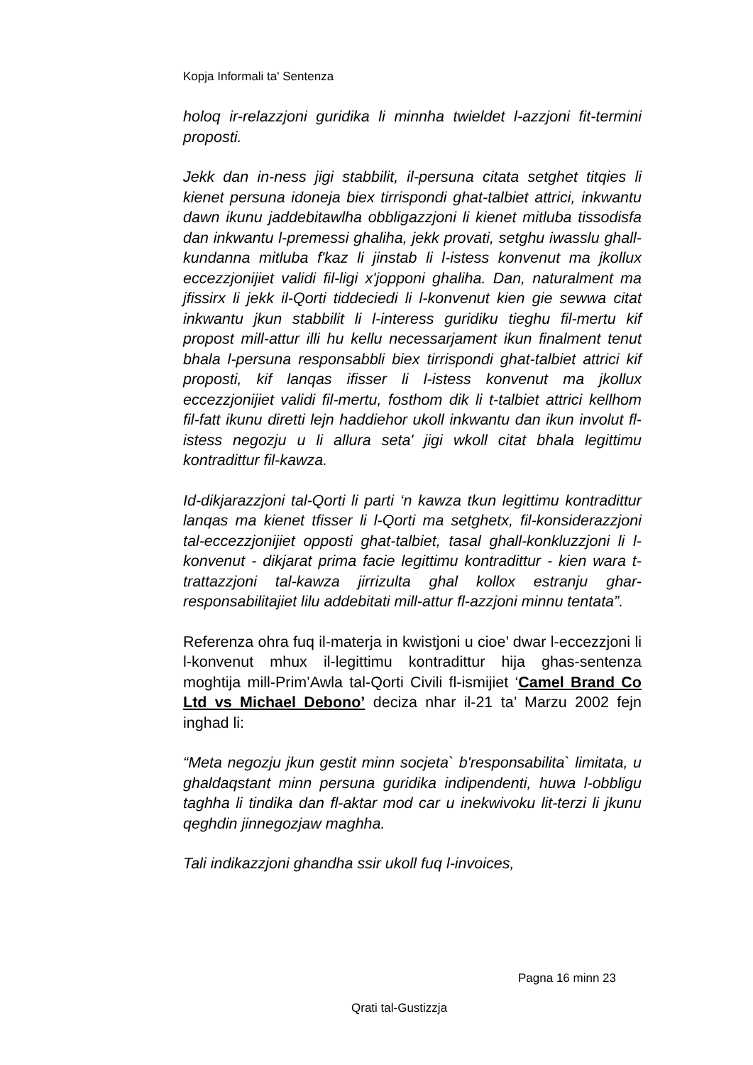Kopja Informali ta' Sentenza
holoq ir-relazzjoni guridika li minnha twieldet l-azzjoni fit-termini proposti.
Jekk dan in-ness jigi stabbilit, il-persuna citata setghet titqies li kienet persuna idoneja biex tirrispondi ghat-talbiet attrici, inkwantu dawn ikunu jaddebitawlha obbligazzjoni li kienet mitluba tissodisfa dan inkwantu l-premessi ghaliha, jekk provati, setghu iwasslu ghall-kundanna mitluba f'kaz li jinstab li l-istess konvenut ma jkollux eccezzjonijiet validi fil-ligi x'jopponi ghaliha. Dan, naturalment ma jfissirx li jekk il-Qorti tiddeciedi li l-konvenut kien gie sewwa citat inkwantu jkun stabbilit li l-interess guridiku tieghu fil-mertu kif propost mill-attur illi hu kellu necessarjament ikun finalment tenut bhala l-persuna responsabbli biex tirrispondi ghat-talbiet attrici kif proposti, kif lanqas ifisser li l-istess konvenut ma jkollux eccezzjonijiet validi fil-mertu, fosthom dik li t-talbiet attrici kellhom fil-fatt ikunu diretti lejn haddiehor ukoll inkwantu dan ikun involut fl-istess negozju u li allura seta' jigi wkoll citat bhala legittimu kontradittur fil-kawza.
Id-dikjarazzjoni tal-Qorti li parti ‘n kawza tkun legittimu kontradittur lanqas ma kienet tfisser li l-Qorti ma setghetx, fil-konsiderazzjoni tal-eccezzjonijiet opposti ghat-talbiet, tasal ghall-konkluzzjoni li l-konvenut - dikjarat prima facie legittimu kontradittur - kien wara t-trattazzjoni tal-kawza jirrizulta ghal kollox estranju ghar-responsabilitajiet lilu addebitati mill-attur fl-azzjoni minnu tentata”.
Referenza ohra fuq il-materja in kwistjoni u cioe’ dwar l-eccezzjoni li l-konvenut mhux il-legittimu kontradittur hija ghas-sentenza moghtija mill-Prim’Awla tal-Qorti Civili fl-ismijiet ‘Camel Brand Co Ltd vs Michael Debono’ deciza nhar il-21 ta’ Marzu 2002 fejn inghad li:
“Meta negozju jkun gestit minn socjeta` b'responsabilita` limitata, u ghaldaqstant minn persuna guridika indipendenti, huwa l-obbligu taghha li tindika dan fl-aktar mod car u inekwivoku lit-terzi li jkunu qeghdin jinnegozjaw maghha.
Tali indikazzjoni ghandha ssir ukoll fuq l-invoices,
Pagna 16 minn 23
Qrati tal-Gustizzja